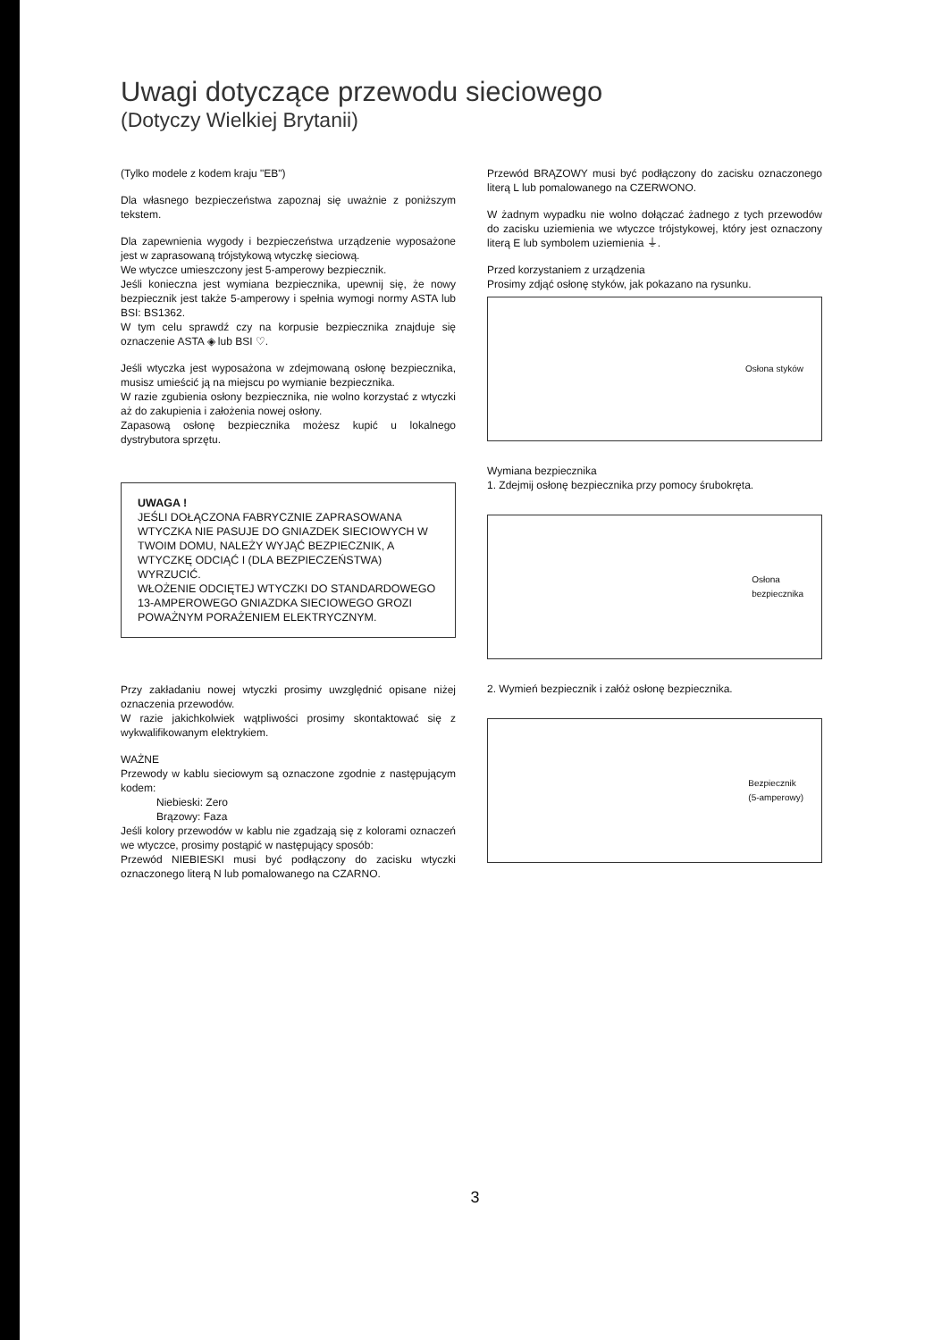Uwagi dotyczące przewodu sieciowego
(Dotyczy Wielkiej Brytanii)
(Tylko modele z kodem kraju "EB")
Dla własnego bezpieczeństwa zapoznaj się uważnie z poniższym tekstem.
Dla zapewnienia wygody i bezpieczeństwa urządzenie wyposażone jest w zaprasowaną trójstykową wtyczkę sieciową.
We wtyczce umieszczony jest 5-amperowy bezpiecznik.
Jeśli konieczna jest wymiana bezpiecznika, upewnij się, że nowy bezpiecznik jest także 5-amperowy i spełnia wymogi normy ASTA lub BSI: BS1362.
W tym celu sprawdź czy na korpusie bezpiecznika znajduje się oznaczenie ASTA ◈ lub BSI ♡.
Jeśli wtyczka jest wyposażona w zdejmowaną osłonę bezpiecznika, musisz umieścić ją na miejscu po wymianie bezpiecznika.
W razie zgubienia osłony bezpiecznika, nie wolno korzystać z wtyczki aż do zakupienia i założenia nowej osłony.
Zapasową osłonę bezpiecznika możesz kupić u lokalnego dystrybutora sprzętu.
UWAGA !
JEŚLI DOŁĄCZONA FABRYCZNIE ZAPRASOWANA WTYCZKA NIE PASUJE DO GNIAZDEK SIECIOWYCH W TWOIM DOMU, NALEŻY WYJĄĆ BEZPIECZNIK, A WTYCZKĘ ODCIĄĆ I (DLA BEZPIECZEŃSTWA) WYRZUCIĆ.
WŁOŻENIE ODCIĘTEJ WTYCZKI DO STANDARDOWEGO 13-AMPEROWEGO GNIAZDKA SIECIOWEGO GROZI POWAŻNYM PORAŻENIEM ELEKTRYCZNYM.
Przy zakładaniu nowej wtyczki prosimy uwzględnić opisane niżej oznaczenia przewodów.
W razie jakichkolwiek wątpliwości prosimy skontaktować się z wykwalifikowanym elektrykiem.
WAŻNE
Przewody w kablu sieciowym są oznaczone zgodnie z następującym kodem:
Niebieski: Zero
Brązowy: Faza
Jeśli kolory przewodów w kablu nie zgadzają się z kolorami oznaczeń we wtyczce, prosimy postąpić w następujący sposób:
Przewód NIEBIESKI musi być podłączony do zacisku wtyczki oznaczonego literą N lub pomalowanego na CZARNO.
Przewód BRĄZOWY musi być podłączony do zacisku oznaczonego literą L lub pomalowanego na CZERWONO.
W żadnym wypadku nie wolno dołączać żadnego z tych przewodów do zacisku uziemienia we wtyczce trójstykowej, który jest oznaczony literą E lub symbolem uziemienia ⏚.
Przed korzystaniem z urządzenia
Prosimy zdjąć osłonę styków, jak pokazano na rysunku.
Osłona styków
Wymiana bezpiecznika
1. Zdejmij osłonę bezpiecznika przy pomocy śrubokręta.
Osłona
bezpiecznika
2. Wymień bezpiecznik i załóż osłonę bezpiecznika.
Bezpiecznik
(5-amperowy)
3